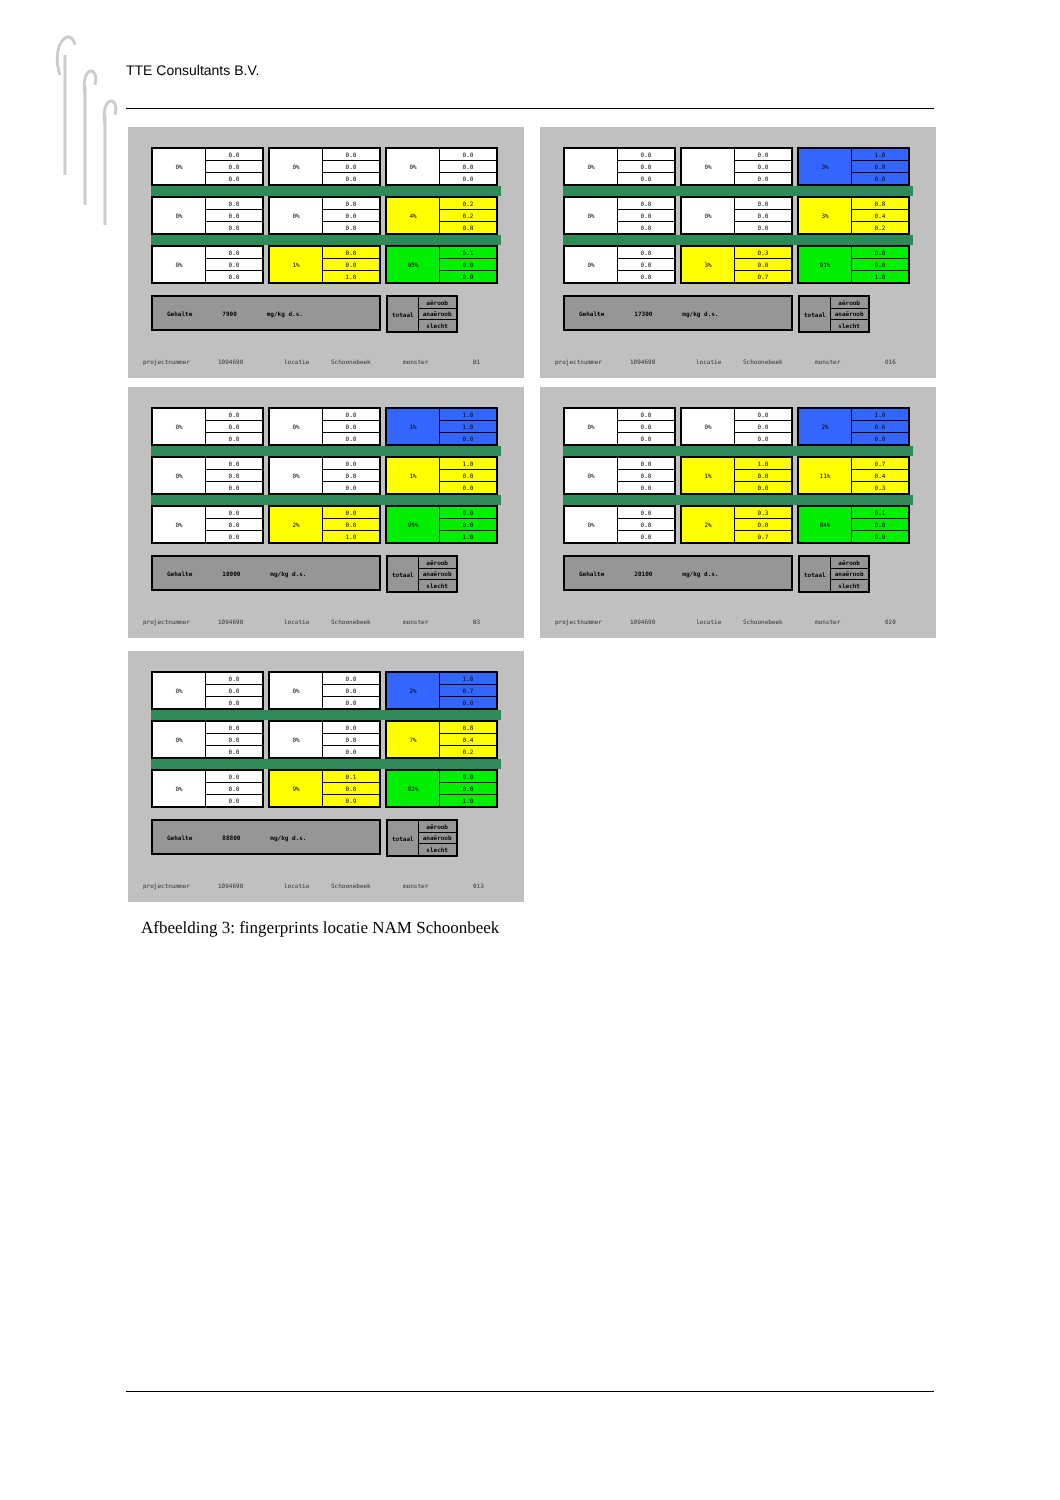TTE Consultants B.V.
| 0% | 0.0 |
| | 0.0 |
| | 0.0 |
| 0% | 0.0 |
| | 0.0 |
| | 0.0 |
| 0% | 0.0 |
| | 0.0 |
| | 0.0 |
| 0% | 0.0 |
| | 0.0 |
| | 0.0 |
| 0% | 0.0 |
| | 0.0 |
| | 0.0 |
| 4% | 0.2 |
| | 0.2 |
| | 0.8 |
| 0% | 0.0 |
| | 0.0 |
| | 0.0 |
| 1% | 0.0 |
| | 0.0 |
| | 1.0 |
| 95% | 0.1 |
| | 0.0 |
| | 0.9 |
Gehalte 7900 mg/kg d.s.
| totaal | aëroob |
| | anaëroob |
| | slecht |
projectnummer 1094690 locatie Schoonebeek monster B1
| 0% | 0.0 |
| | 0.0 |
| | 0.0 |
| 0% | 0.0 |
| | 0.0 |
| | 0.0 |
| 3% | 1.0 |
| | 0.8 |
| | 0.0 |
| 0% | 0.0 |
| | 0.0 |
| | 0.0 |
| 0% | 0.0 |
| | 0.0 |
| | 0.0 |
| 3% | 0.8 |
| | 0.4 |
| | 0.2 |
| 0% | 0.0 |
| | 0.0 |
| | 0.0 |
| 3% | 0.3 |
| | 0.0 |
| | 0.7 |
| 91% | 0.0 |
| | 0.0 |
| | 1.0 |
Gehalte 17300 mg/kg d.s.
| totaal | aëroob |
| | anaëroob |
| | slecht |
projectnummer 1094690 locatie Schoonebeek monster 016
| 0% | 0.0 |
| | 0.0 |
| | 0.0 |
| 0% | 0.0 |
| | 0.0 |
| | 0.0 |
| 1% | 1.0 |
| | 1.0 |
| | 0.0 |
| 0% | 0.0 |
| | 0.0 |
| | 0.0 |
| 0% | 0.0 |
| | 0.0 |
| | 0.0 |
| 1% | 1.0 |
| | 0.0 |
| | 0.0 |
| 0% | 0.0 |
| | 0.0 |
| | 0.0 |
| 2% | 0.0 |
| | 0.0 |
| | 1.0 |
| 95% | 0.0 |
| | 0.0 |
| | 1.0 |
Gehalte 10000 mg/kg d.s.
| totaal | aëroob |
| | anaëroob |
| | slecht |
projectnummer 1094690 locatie Schoonebeek monster B3
| 0% | 0.0 |
| | 0.0 |
| | 0.0 |
| 0% | 0.0 |
| | 0.0 |
| | 0.0 |
| 2% | 1.0 |
| | 0.6 |
| | 0.0 |
| 0% | 0.0 |
| | 0.0 |
| | 0.0 |
| 1% | 1.0 |
| | 0.0 |
| | 0.0 |
| 11% | 0.7 |
| | 0.4 |
| | 0.3 |
| 0% | 0.0 |
| | 0.0 |
| | 0.0 |
| 2% | 0.3 |
| | 0.0 |
| | 0.7 |
| 84% | 0.1 |
| | 0.0 |
| | 0.9 |
Gehalte 20100 mg/kg d.s.
| totaal | aëroob |
| | anaëroob |
| | slecht |
projectnummer 1094690 locatie Schoonebeek monster 020
| 0% | 0.0 |
| | 0.0 |
| | 0.0 |
| 0% | 0.0 |
| | 0.0 |
| | 0.0 |
| 2% | 1.0 |
| | 0.7 |
| | 0.0 |
| 0% | 0.0 |
| | 0.0 |
| | 0.0 |
| 0% | 0.0 |
| | 0.0 |
| | 0.0 |
| 7% | 0.8 |
| | 0.4 |
| | 0.2 |
| 0% | 0.0 |
| | 0.0 |
| | 0.0 |
| 9% | 0.1 |
| | 0.0 |
| | 0.9 |
| 82% | 0.0 |
| | 0.0 |
| | 1.0 |
Gehalte 88800 mg/kg d.s.
| totaal | aëroob |
| | anaëroob |
| | slecht |
projectnummer 1094690 locatie Schoonebeek monster 013
Afbeelding 3: fingerprints locatie NAM Schoonbeek